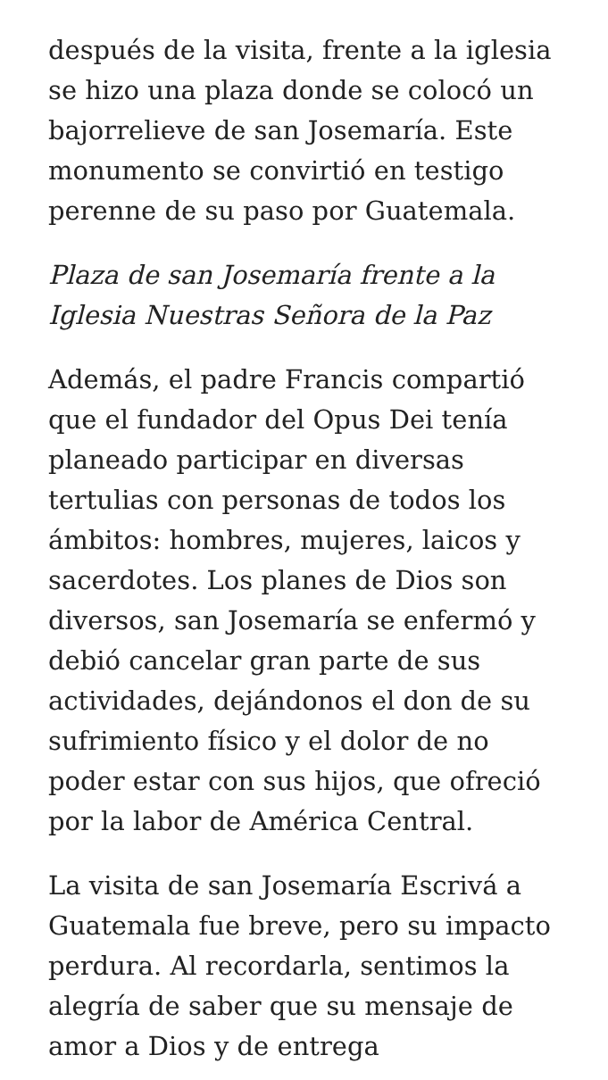después de la visita, frente a la iglesia se hizo una plaza donde se colocó un bajorrelieve de san Josemaría. Este monumento se convirtió en testigo perenne de su paso por Guatemala.
Plaza de san Josemaría frente a la Iglesia Nuestras Señora de la Paz
Además, el padre Francis compartió que el fundador del Opus Dei tenía planeado participar en diversas tertulias con personas de todos los ámbitos: hombres, mujeres, laicos y sacerdotes. Los planes de Dios son diversos, san Josemaría se enfermó y debió cancelar gran parte de sus actividades, dejándonos el don de su sufrimiento físico y el dolor de no poder estar con sus hijos, que ofreció por la labor de América Central.
La visita de san Josemaría Escrivá a Guatemala fue breve, pero su impacto perdura. Al recordarla, sentimos la alegría de saber que su mensaje de amor a Dios y de entrega